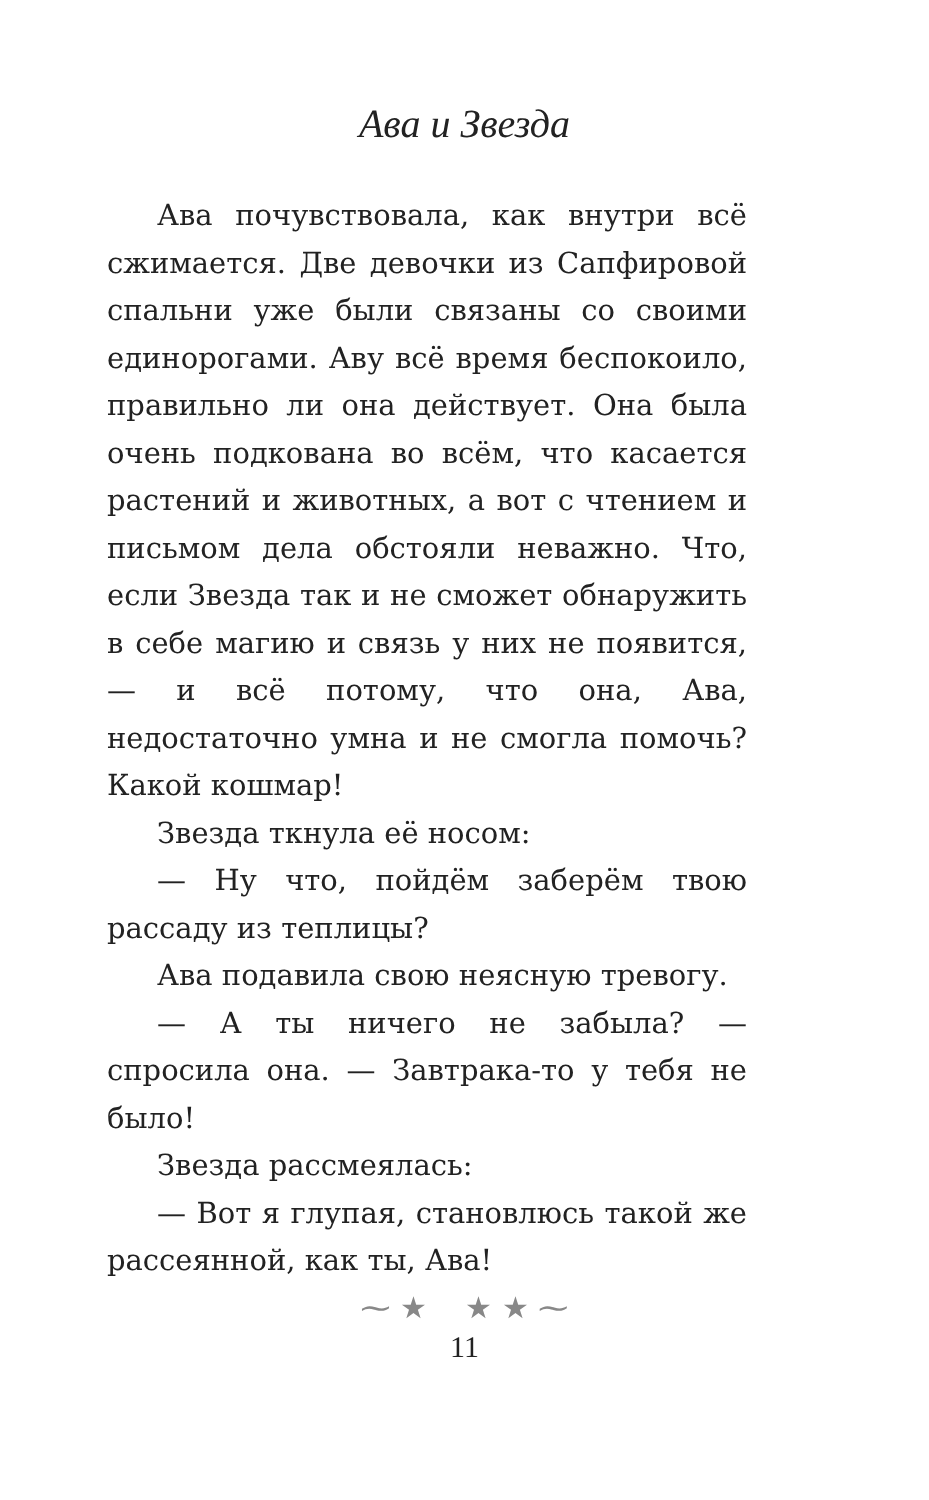Ава и Звезда
Ава почувствовала, как внутри всё сжимается. Две девочки из Сапфировой спальни уже были связаны со своими единорогами. Аву всё время беспокоило, правильно ли она действует. Она была очень подкована во всём, что касается растений и животных, а вот с чтением и письмом дела обстояли неважно. Что, если Звезда так и не сможет обнаружить в себе магию и связь у них не появится, — и всё потому, что она, Ава, недостаточно умна и не смогла помочь? Какой кошмар!
Звезда ткнула её носом:
— Ну что, пойдём заберём твою рассаду из теплицы?
Ава подавила свою неясную тревогу.
— А ты ничего не забыла? — спросила она. — Завтрака-то у тебя не было!
Звезда рассмеялась:
— Вот я глупая, становлюсь такой же рассеянной, как ты, Ава!
⁓ ★ ★ ★ ⁓
11